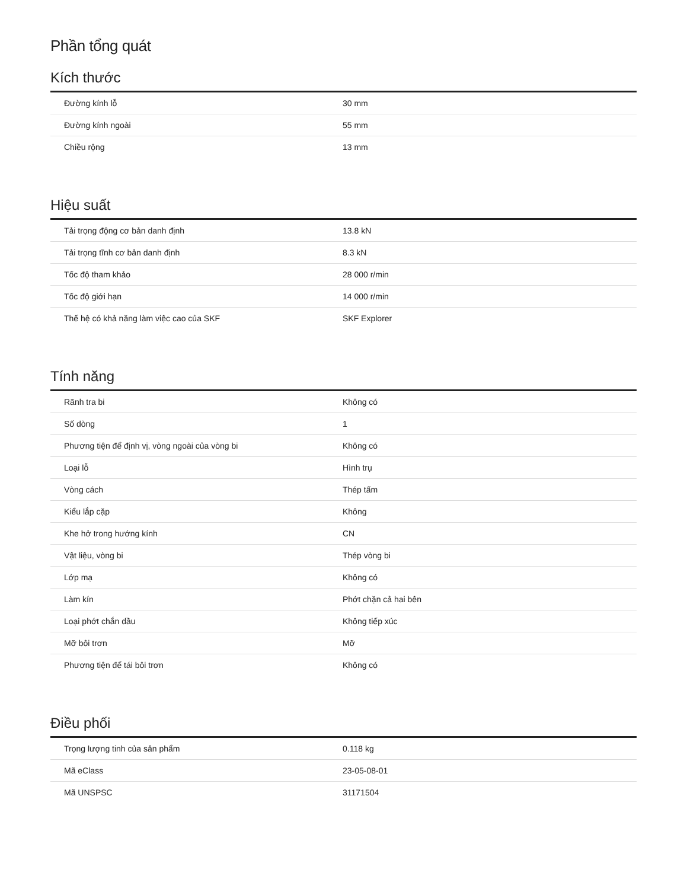Phần tổng quát
Kích thước
| Đường kính lỗ | 30 mm |
| Đường kính ngoài | 55 mm |
| Chiều rộng | 13 mm |
Hiệu suất
| Tải trọng động cơ bản danh định | 13.8 kN |
| Tải trọng tĩnh cơ bản danh định | 8.3 kN |
| Tốc độ tham khảo | 28 000 r/min |
| Tốc độ giới hạn | 14 000 r/min |
| Thế hệ có khả năng làm việc cao của SKF | SKF Explorer |
Tính năng
| Rãnh tra bi | Không có |
| Số dòng | 1 |
| Phương tiện để định vị, vòng ngoài của vòng bi | Không có |
| Loại lỗ | Hình trụ |
| Vòng cách | Thép tấm |
| Kiểu lắp cặp | Không |
| Khe hở trong hướng kính | CN |
| Vật liệu, vòng bi | Thép vòng bi |
| Lớp mạ | Không có |
| Làm kín | Phớt chặn cả hai bên |
| Loại phớt chắn dầu | Không tiếp xúc |
| Mỡ bôi trơn | Mỡ |
| Phương tiện để tái bôi trơn | Không có |
Điều phối
| Trọng lượng tinh của sản phẩm | 0.118 kg |
| Mã eClass | 23-05-08-01 |
| Mã UNSPSC | 31171504 |